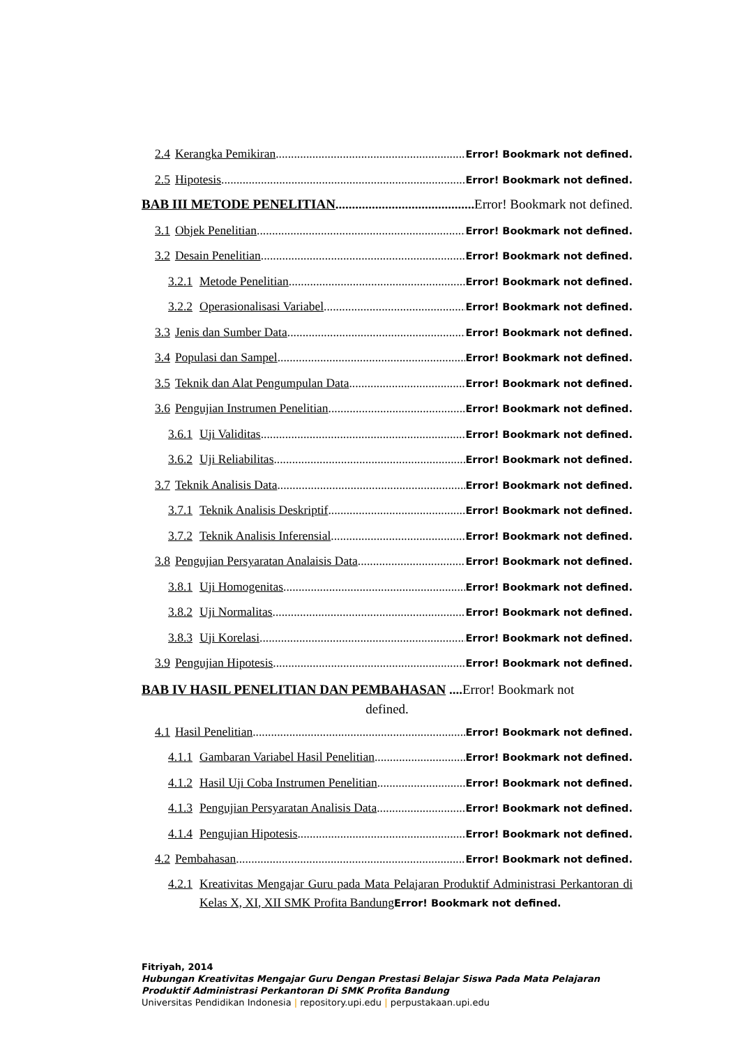2.4 Kerangka Pemikiran Error! Bookmark not defined.
2.5 Hipotesis Error! Bookmark not defined.
BAB III METODE PENELITIAN Error! Bookmark not defined.
3.1 Objek Penelitian Error! Bookmark not defined.
3.2 Desain Penelitian Error! Bookmark not defined.
3.2.1 Metode Penelitian Error! Bookmark not defined.
3.2.2 Operasionalisasi Variabel Error! Bookmark not defined.
3.3 Jenis dan Sumber Data Error! Bookmark not defined.
3.4 Populasi dan Sampel Error! Bookmark not defined.
3.5 Teknik dan Alat Pengumpulan Data Error! Bookmark not defined.
3.6 Pengujian Instrumen Penelitian Error! Bookmark not defined.
3.6.1 Uji Validitas Error! Bookmark not defined.
3.6.2 Uji Reliabilitas Error! Bookmark not defined.
3.7 Teknik Analisis Data Error! Bookmark not defined.
3.7.1 Teknik Analisis Deskriptif Error! Bookmark not defined.
3.7.2 Teknik Analisis Inferensial Error! Bookmark not defined.
3.8 Pengujian Persyaratan Analaisis Data Error! Bookmark not defined.
3.8.1 Uji Homogenitas Error! Bookmark not defined.
3.8.2 Uji Normalitas Error! Bookmark not defined.
3.8.3 Uji Korelasi Error! Bookmark not defined.
3.9 Pengujian Hipotesis Error! Bookmark not defined.
BAB IV HASIL PENELITIAN DAN PEMBAHASAN .... Error! Bookmark not
defined.
4.1 Hasil Penelitian Error! Bookmark not defined.
4.1.1 Gambaran Variabel Hasil Penelitian Error! Bookmark not defined.
4.1.2 Hasil Uji Coba Instrumen Penelitian Error! Bookmark not defined.
4.1.3 Pengujian Persyaratan Analisis Data Error! Bookmark not defined.
4.1.4 Pengujian Hipotesis Error! Bookmark not defined.
4.2 Pembahasan Error! Bookmark not defined.
4.2.1 Kreativitas Mengajar Guru pada Mata Pelajaran Produktif Administrasi Perkantoran di Kelas X, XI, XII SMK Profita Bandung Error! Bookmark not defined.
Fitriyah, 2014
Hubungan Kreativitas Mengajar Guru Dengan Prestasi Belajar Siswa Pada Mata Pelajaran
Produktif Administrasi Perkantoran Di SMK Profita Bandung
Universitas Pendidikan Indonesia | repository.upi.edu | perpustakaan.upi.edu